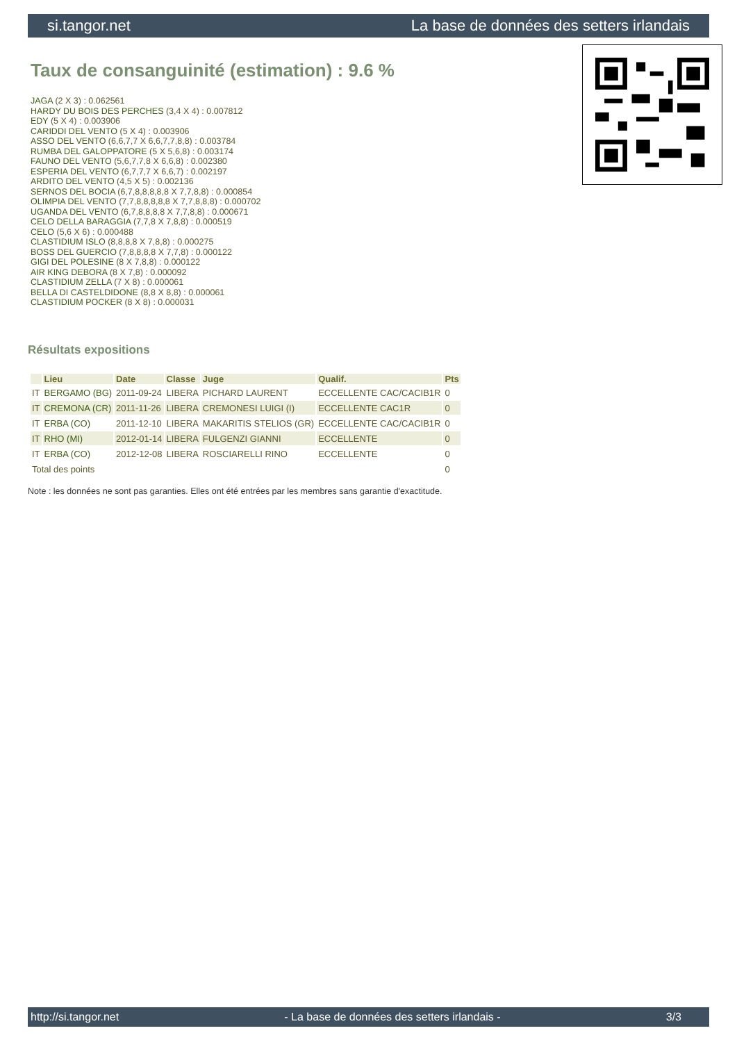si.tangor.net La base de données des setters irlandais
Taux de consanguinité (estimation) : 9.6 %
JAGA (2 X 3) : 0.062561
HARDY DU BOIS DES PERCHES (3,4 X 4) : 0.007812
EDY (5 X 4) : 0.003906
CARIDDI DEL VENTO (5 X 4) : 0.003906
ASSO DEL VENTO (6,6,7,7 X 6,6,7,7,8,8) : 0.003784
RUMBA DEL GALOPPATORE (5 X 5,6,8) : 0.003174
FAUNO DEL VENTO (5,6,7,7,8 X 6,6,8) : 0.002380
ESPERIA DEL VENTO (6,7,7,7 X 6,6,7) : 0.002197
ARDITO DEL VENTO (4,5 X 5) : 0.002136
SERNOS DEL BOCIA (6,7,8,8,8,8,8 X 7,7,8,8) : 0.000854
OLIMPIA DEL VENTO (7,7,8,8,8,8,8 X 7,7,8,8,8) : 0.000702
UGANDA DEL VENTO (6,7,8,8,8,8 X 7,7,8,8) : 0.000671
CELO DELLA BARAGGIA (7,7,8 X 7,8,8) : 0.000519
CELO (5,6 X 6) : 0.000488
CLASTIDIUM ISLO (8,8,8,8 X 7,8,8) : 0.000275
BOSS DEL GUERCIO (7,8,8,8,8 X 7,7,8) : 0.000122
GIGI DEL POLESINE (8 X 7,8,8) : 0.000122
AIR KING DEBORA (8 X 7,8) : 0.000092
CLASTIDIUM ZELLA (7 X 8) : 0.000061
BELLA DI CASTELDIDONE (8,8 X 8,8) : 0.000061
CLASTIDIUM POCKER (8 X 8) : 0.000031
Résultats expositions
| | Lieu | Date | Classe | Juge | Qualif. | Pts |
| --- | --- | --- | --- | --- | --- | --- |
| IT | BERGAMO (BG) | 2011-09-24 | LIBERA | PICHARD LAURENT | ECCELLENTE CAC/CACIB1R | 0 |
| IT | CREMONA (CR) | 2011-11-26 | LIBERA | CREMONESI LUIGI (I) | ECCELLENTE CAC1R | 0 |
| IT | ERBA (CO) | 2011-12-10 | LIBERA | MAKARITIS STELIOS (GR) | ECCELLENTE CAC/CACIB1R | 0 |
| IT | RHO (MI) | 2012-01-14 | LIBERA | FULGENZI GIANNI | ECCELLENTE | 0 |
| IT | ERBA (CO) | 2012-12-08 | LIBERA | ROSCIARELLI RINO | ECCELLENTE | 0 |
| Total des points | | | | | | 0 |
Note : les données ne sont pas garanties. Elles ont été entrées par les membres sans garantie d'exactitude.
http://si.tangor.net - La base de données des setters irlandais - 3/3